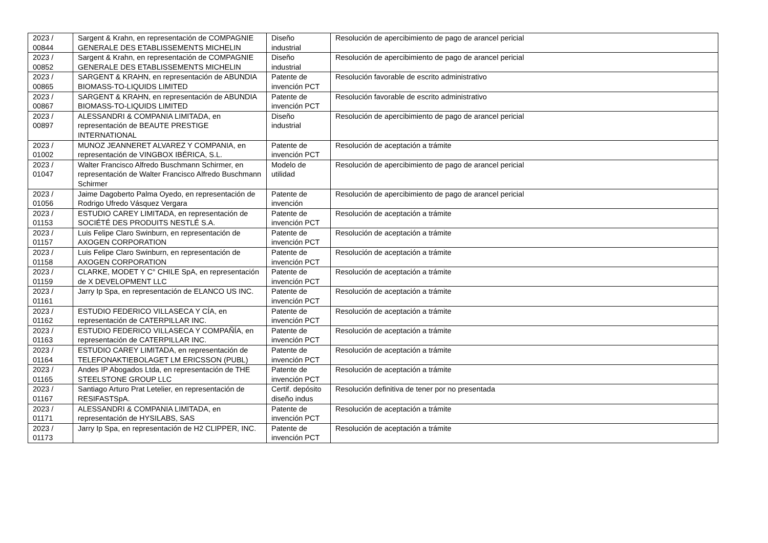| 2023 / 00844 | Sargent & Krahn, en representación de COMPAGNIE GENERALE DES ETABLISSEMENTS MICHELIN | Diseño industrial | Resolución de apercibimiento de pago de arancel pericial |
| 2023 / 00852 | Sargent & Krahn, en representación de COMPAGNIE GENERALE DES ETABLISSEMENTS MICHELIN | Diseño industrial | Resolución de apercibimiento de pago de arancel pericial |
| 2023 / 00865 | SARGENT & KRAHN, en representación de ABUNDIA BIOMASS-TO-LIQUIDS LIMITED | Patente de invención PCT | Resolución favorable de escrito administrativo |
| 2023 / 00867 | SARGENT & KRAHN, en representación de ABUNDIA BIOMASS-TO-LIQUIDS LIMITED | Patente de invención PCT | Resolución favorable de escrito administrativo |
| 2023 / 00897 | ALESSANDRI & COMPANIA LIMITADA, en representación de BEAUTE PRESTIGE INTERNATIONAL | Diseño industrial | Resolución de apercibimiento de pago de arancel pericial |
| 2023 / 01002 | MUNOZ JEANNERET ALVAREZ Y COMPANIA, en representación de VINGBOX IBÉRICA, S.L. | Patente de invención PCT | Resolución de aceptación a trámite |
| 2023 / 01047 | Walter Francisco Alfredo Buschmann Schirmer, en representación de Walter Francisco Alfredo Buschmann Schirmer | Modelo de utilidad | Resolución de apercibimiento de pago de arancel pericial |
| 2023 / 01056 | Jaime Dagoberto Palma Oyedo, en representación de Rodrigo Ufredo Vásquez Vergara | Patente de invención | Resolución de apercibimiento de pago de arancel pericial |
| 2023 / 01153 | ESTUDIO CAREY LIMITADA, en representación de SOCIÉTÉ DES PRODUITS NESTLÉ S.A. | Patente de invención PCT | Resolución de aceptación a trámite |
| 2023 / 01157 | Luis Felipe Claro Swinburn, en representación de AXOGEN CORPORATION | Patente de invención PCT | Resolución de aceptación a trámite |
| 2023 / 01158 | Luis Felipe Claro Swinburn, en representación de AXOGEN CORPORATION | Patente de invención PCT | Resolución de aceptación a trámite |
| 2023 / 01159 | CLARKE, MODET Y C° CHILE SpA, en representación de X DEVELOPMENT LLC | Patente de invención PCT | Resolución de aceptación a trámite |
| 2023 / 01161 | Jarry Ip Spa, en representación de ELANCO US INC. | Patente de invención PCT | Resolución de aceptación a trámite |
| 2023 / 01162 | ESTUDIO FEDERICO VILLASECA Y CÍA, en representación de CATERPILLAR INC. | Patente de invención PCT | Resolución de aceptación a trámite |
| 2023 / 01163 | ESTUDIO FEDERICO VILLASECA Y COMPAÑÍA, en representación de CATERPILLAR INC. | Patente de invención PCT | Resolución de aceptación a trámite |
| 2023 / 01164 | ESTUDIO CAREY LIMITADA, en representación de TELEFONAKTIEBOLAGET LM ERICSSON (PUBL) | Patente de invención PCT | Resolución de aceptación a trámite |
| 2023 / 01165 | Andes IP Abogados Ltda, en representación de THE STEELSTONE GROUP LLC | Patente de invención PCT | Resolución de aceptación a trámite |
| 2023 / 01167 | Santiago Arturo Prat Letelier, en representación de RESIFASTSpA. | Certif. depósito diseño indus | Resolución definitiva de tener por no presentada |
| 2023 / 01171 | ALESSANDRI & COMPANIA LIMITADA, en representación de HYSILABS, SAS | Patente de invención PCT | Resolución de aceptación a trámite |
| 2023 / 01173 | Jarry Ip Spa, en representación de H2 CLIPPER, INC. | Patente de invención PCT | Resolución de aceptación a trámite |